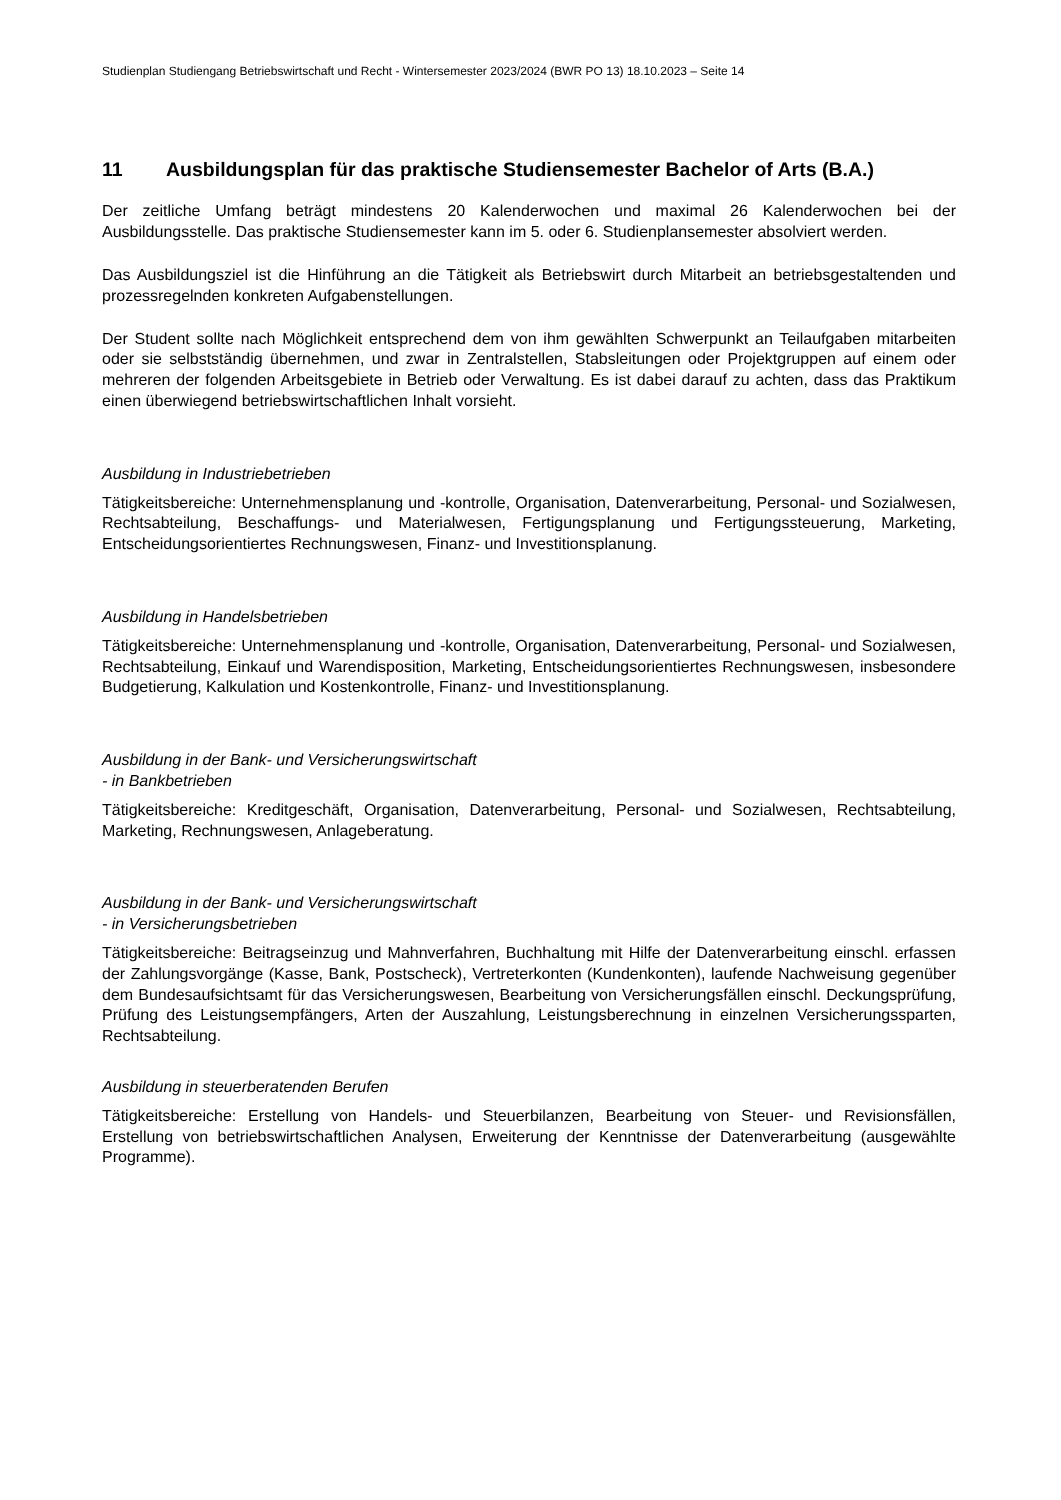Studienplan Studiengang Betriebswirtschaft und Recht - Wintersemester 2023/2024 (BWR PO 13) 18.10.2023 – Seite 14
11 Ausbildungsplan für das praktische Studiensemester Bachelor of Arts (B.A.)
Der zeitliche Umfang beträgt mindestens 20 Kalenderwochen und maximal 26 Kalenderwochen bei der Ausbildungsstelle. Das praktische Studiensemester kann im 5. oder 6. Studienplansemester absolviert werden.
Das Ausbildungsziel ist die Hinführung an die Tätigkeit als Betriebswirt durch Mitarbeit an betriebsgestaltenden und prozessregelnden konkreten Aufgabenstellungen.
Der Student sollte nach Möglichkeit entsprechend dem von ihm gewählten Schwerpunkt an Teilaufgaben mitarbeiten oder sie selbstständig übernehmen, und zwar in Zentralstellen, Stabsleitungen oder Projektgruppen auf einem oder mehreren der folgenden Arbeitsgebiete in Betrieb oder Verwaltung. Es ist dabei darauf zu achten, dass das Praktikum einen überwiegend betriebswirtschaftlichen Inhalt vorsieht.
Ausbildung in Industriebetrieben
Tätigkeitsbereiche: Unternehmensplanung und -kontrolle, Organisation, Datenverarbeitung, Personal- und Sozialwesen, Rechtsabteilung, Beschaffungs- und Materialwesen, Fertigungsplanung und Fertigungssteuerung, Marketing, Entscheidungsorientiertes Rechnungswesen, Finanz- und Investitionsplanung.
Ausbildung in Handelsbetrieben
Tätigkeitsbereiche: Unternehmensplanung und -kontrolle, Organisation, Datenverarbeitung, Personal- und Sozialwesen, Rechtsabteilung, Einkauf und Warendisposition, Marketing, Entscheidungsorientiertes Rechnungswesen, insbesondere Budgetierung, Kalkulation und Kostenkontrolle, Finanz- und Investitionsplanung.
Ausbildung in der Bank- und Versicherungswirtschaft
- in Bankbetrieben
Tätigkeitsbereiche: Kreditgeschäft, Organisation, Datenverarbeitung, Personal- und Sozialwesen, Rechtsabteilung, Marketing, Rechnungswesen, Anlageberatung.
Ausbildung in der Bank- und Versicherungswirtschaft
- in Versicherungsbetrieben
Tätigkeitsbereiche: Beitragseinzug und Mahnverfahren, Buchhaltung mit Hilfe der Datenverarbeitung einschl. erfassen der Zahlungsvorgänge (Kasse, Bank, Postscheck), Vertreterkonten (Kundenkonten), laufende Nachweisung gegenüber dem Bundesaufsichtsamt für das Versicherungswesen, Bearbeitung von Versicherungsfällen einschl. Deckungsprüfung, Prüfung des Leistungsempfängers, Arten der Auszahlung, Leistungsberechnung in einzelnen Versicherungssparten, Rechtsabteilung.
Ausbildung in steuerberatenden Berufen
Tätigkeitsbereiche: Erstellung von Handels- und Steuerbilanzen, Bearbeitung von Steuer- und Revisionsfällen, Erstellung von betriebswirtschaftlichen Analysen, Erweiterung der Kenntnisse der Datenverarbeitung (ausgewählte Programme).